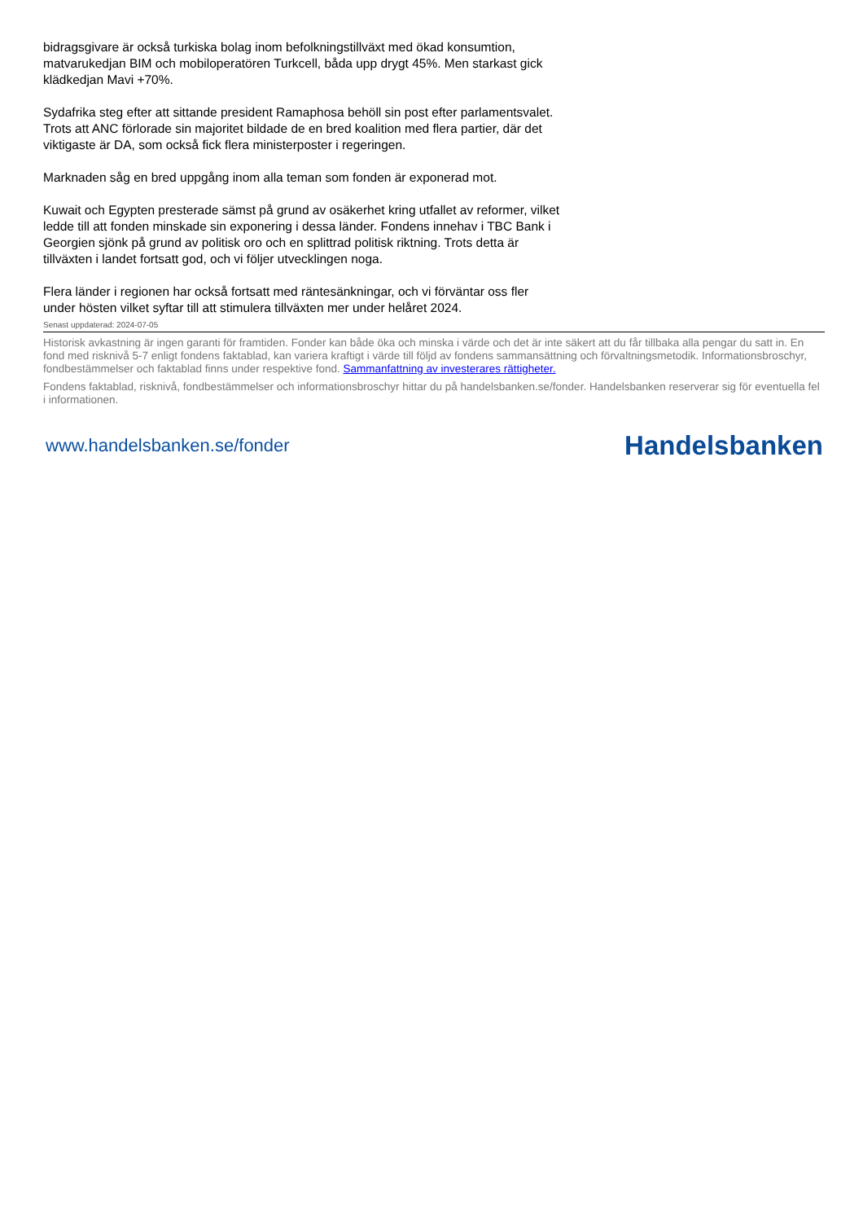bidragsgivare är också turkiska bolag inom befolkningstillväxt med ökad konsumtion, matvarukedjan BIM och mobiloperatören Turkcell, båda upp drygt 45%. Men starkast gick klädkedjan Mavi +70%.
Sydafrika steg efter att sittande president Ramaphosa behöll sin post efter parlamentsvalet. Trots att ANC förlorade sin majoritet bildade de en bred koalition med flera partier, där det viktigaste är DA, som också fick flera ministerposter i regeringen.
Marknaden såg en bred uppgång inom alla teman som fonden är exponerad mot.
Kuwait och Egypten presterade sämst på grund av osäkerhet kring utfallet av reformer, vilket ledde till att fonden minskade sin exponering i dessa länder. Fondens innehav i TBC Bank i Georgien sjönk på grund av politisk oro och en splittrad politisk riktning. Trots detta är tillväxten i landet fortsatt god, och vi följer utvecklingen noga.
Flera länder i regionen har också fortsatt med räntesänkningar, och vi förväntar oss fler under hösten vilket syftar till att stimulera tillväxten mer under helåret 2024.
Senast uppdaterad: 2024-07-05
Historisk avkastning är ingen garanti för framtiden. Fonder kan både öka och minska i värde och det är inte säkert att du får tillbaka alla pengar du satt in. En fond med risknivå 5-7 enligt fondens faktablad, kan variera kraftigt i värde till följd av fondens sammansättning och förvaltningsmetodik. Informationsbroschyr, fondbestämmelser och faktablad finns under respektive fond. Sammanfattning av investerares rättigheter.
Fondens faktablad, risknivå, fondbestämmelser och informationsbroschyr hittar du på handelsbanken.se/fonder. Handelsbanken reserverar sig för eventuella fel i informationen.
www.handelsbanken.se/fonder Handelsbanken